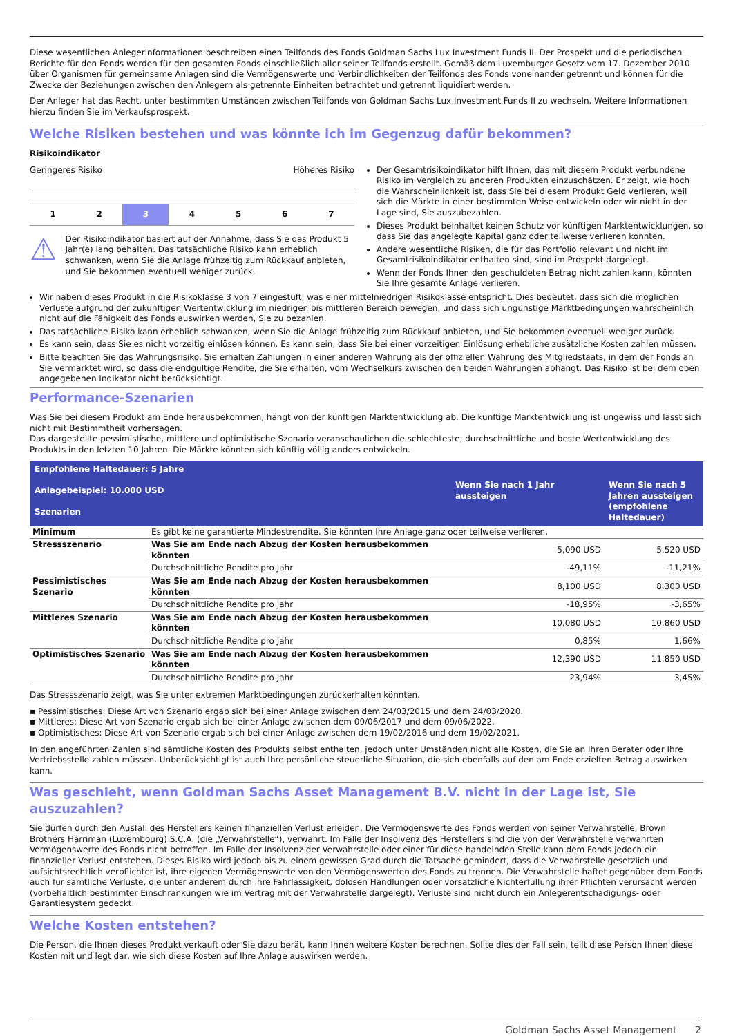Diese wesentlichen Anlegerinformationen beschreiben einen Teilfonds des Fonds Goldman Sachs Lux Investment Funds II. Der Prospekt und die periodischen Berichte für den Fonds werden für den gesamten Fonds einschließlich aller seiner Teilfonds erstellt. Gemäß dem Luxemburger Gesetz vom 17. Dezember 2010 über Organismen für gemeinsame Anlagen sind die Vermögenswerte und Verbindlichkeiten der Teilfonds des Fonds voneinander getrennt und können für die Zwecke der Beziehungen zwischen den Anlegern als getrennte Einheiten betrachtet und getrennt liquidiert werden.
Der Anleger hat das Recht, unter bestimmten Umständen zwischen Teilfonds von Goldman Sachs Lux Investment Funds II zu wechseln. Weitere Informationen hierzu finden Sie im Verkaufsprospekt.
Welche Risiken bestehen und was könnte ich im Gegenzug dafür bekommen?
Risikoindikator
Geringeres Risiko Höheres Risiko
1 2 3 4 5 6 7
⚠
Der Risikoindikator basiert auf der Annahme, dass Sie das Produkt 5 Jahr(e) lang behalten. Das tatsächliche Risiko kann erheblich schwanken, wenn Sie die Anlage frühzeitig zum Rückkauf anbieten, und Sie bekommen eventuell weniger zurück.
Der Gesamtrisikoindikator hilft Ihnen, das mit diesem Produkt verbundene Risiko im Vergleich zu anderen Produkten einzuschätzen. Er zeigt, wie hoch die Wahrscheinlichkeit ist, dass Sie bei diesem Produkt Geld verlieren, weil sich die Märkte in einer bestimmten Weise entwickeln oder wir nicht in der Lage sind, Sie auszubezahlen.
Dieses Produkt beinhaltet keinen Schutz vor künftigen Marktentwicklungen, so dass Sie das angelegte Kapital ganz oder teilweise verlieren könnten.
Andere wesentliche Risiken, die für das Portfolio relevant und nicht im Gesamtrisikoindikator enthalten sind, sind im Prospekt dargelegt.
Wenn der Fonds Ihnen den geschuldeten Betrag nicht zahlen kann, könnten Sie Ihre gesamte Anlage verlieren.
Wir haben dieses Produkt in die Risikoklasse 3 von 7 eingestuft, was einer mittelniedrigen Risikoklasse entspricht. Dies bedeutet, dass sich die möglichen Verluste aufgrund der zukünftigen Wertentwicklung im niedrigen bis mittleren Bereich bewegen, und dass sich ungünstige Marktbedingungen wahrscheinlich nicht auf die Fähigkeit des Fonds auswirken werden, Sie zu bezahlen.
Das tatsächliche Risiko kann erheblich schwanken, wenn Sie die Anlage frühzeitig zum Rückkauf anbieten, und Sie bekommen eventuell weniger zurück.
Es kann sein, dass Sie es nicht vorzeitig einlösen können. Es kann sein, dass Sie bei einer vorzeitigen Einlösung erhebliche zusätzliche Kosten zahlen müssen.
Bitte beachten Sie das Währungsrisiko. Sie erhalten Zahlungen in einer anderen Währung als der offiziellen Währung des Mitgliedstaats, in dem der Fonds an Sie vermarktet wird, so dass die endgültige Rendite, die Sie erhalten, vom Wechselkurs zwischen den beiden Währungen abhängt. Das Risiko ist bei dem oben angegebenen Indikator nicht berücksichtigt.
Performance-Szenarien
Was Sie bei diesem Produkt am Ende herausbekommen, hängt von der künftigen Marktentwicklung ab. Die künftige Marktentwicklung ist ungewiss und lässt sich nicht mit Bestimmtheit vorhersagen.
Das dargestellte pessimistische, mittlere und optimistische Szenario veranschaulichen die schlechteste, durchschnittliche und beste Wertentwicklung des Produkts in den letzten 10 Jahren. Die Märkte könnten sich künftig völlig anders entwickeln.
| Empfohlene Haltedauer: 5 Jahre | | | |
| --- | --- | --- | --- |
| Anlagebeispiel: 10.000 USD Szenarien | | Wenn Sie nach 1 Jahr aussteigen | Wenn Sie nach 5 Jahren aussteigen (empfohlene Haltedauer) |
| Minimum | Es gibt keine garantierte Mindestrendite. Sie könnten Ihre Anlage ganz oder teilweise verlieren. | | |
| Stressszenario | Was Sie am Ende nach Abzug der Kosten herausbekommen könnten | 5,090 USD | 5,520 USD |
| | Durchschnittliche Rendite pro Jahr | -49,11% | -11,21% |
| Pessimistisches Szenario | Was Sie am Ende nach Abzug der Kosten herausbekommen könnten | 8,100 USD | 8,300 USD |
| | Durchschnittliche Rendite pro Jahr | -18,95% | -3,65% |
| Mittleres Szenario | Was Sie am Ende nach Abzug der Kosten herausbekommen könnten | 10,080 USD | 10,860 USD |
| | Durchschnittliche Rendite pro Jahr | 0,85% | 1,66% |
| Optimistisches Szenario | Was Sie am Ende nach Abzug der Kosten herausbekommen könnten | 12,390 USD | 11,850 USD |
| | Durchschnittliche Rendite pro Jahr | 23,94% | 3,45% |
Das Stressszenario zeigt, was Sie unter extremen Marktbedingungen zurückerhalten könnten.
▪ Pessimistisches: Diese Art von Szenario ergab sich bei einer Anlage zwischen dem 24/03/2015 und dem 24/03/2020.
▪ Mittleres: Diese Art von Szenario ergab sich bei einer Anlage zwischen dem 09/06/2017 und dem 09/06/2022.
▪ Optimistisches: Diese Art von Szenario ergab sich bei einer Anlage zwischen dem 19/02/2016 und dem 19/02/2021.
In den angeführten Zahlen sind sämtliche Kosten des Produkts selbst enthalten, jedoch unter Umständen nicht alle Kosten, die Sie an Ihren Berater oder Ihre Vertriebsstelle zahlen müssen. Unberücksichtigt ist auch Ihre persönliche steuerliche Situation, die sich ebenfalls auf den am Ende erzielten Betrag auswirken kann.
Was geschieht, wenn Goldman Sachs Asset Management B.V. nicht in der Lage ist, Sie auszuzahlen?
Sie dürfen durch den Ausfall des Herstellers keinen finanziellen Verlust erleiden. Die Vermögenswerte des Fonds werden von seiner Verwahrstelle, Brown Brothers Harriman (Luxembourg) S.C.A. (die „Verwahrstelle“), verwahrt. Im Falle der Insolvenz des Herstellers sind die von der Verwahrstelle verwahrten Vermögenswerte des Fonds nicht betroffen. Im Falle der Insolvenz der Verwahrstelle oder einer für diese handelnden Stelle kann dem Fonds jedoch ein finanzieller Verlust entstehen. Dieses Risiko wird jedoch bis zu einem gewissen Grad durch die Tatsache gemindert, dass die Verwahrstelle gesetzlich und aufsichtsrechtlich verpflichtet ist, ihre eigenen Vermögenswerte von den Vermögenswerten des Fonds zu trennen. Die Verwahrstelle haftet gegenüber dem Fonds auch für sämtliche Verluste, die unter anderem durch ihre Fahrlässigkeit, dolosen Handlungen oder vorsätzliche Nichterfüllung ihrer Pflichten verursacht werden (vorbehaltlich bestimmter Einschränkungen wie im Vertrag mit der Verwahrstelle dargelegt). Verluste sind nicht durch ein Anlegerentschädigungs- oder Garantiesystem gedeckt.
Welche Kosten entstehen?
Die Person, die Ihnen dieses Produkt verkauft oder Sie dazu berät, kann Ihnen weitere Kosten berechnen. Sollte dies der Fall sein, teilt diese Person Ihnen diese Kosten mit und legt dar, wie sich diese Kosten auf Ihre Anlage auswirken werden.
Goldman Sachs Asset Management 2